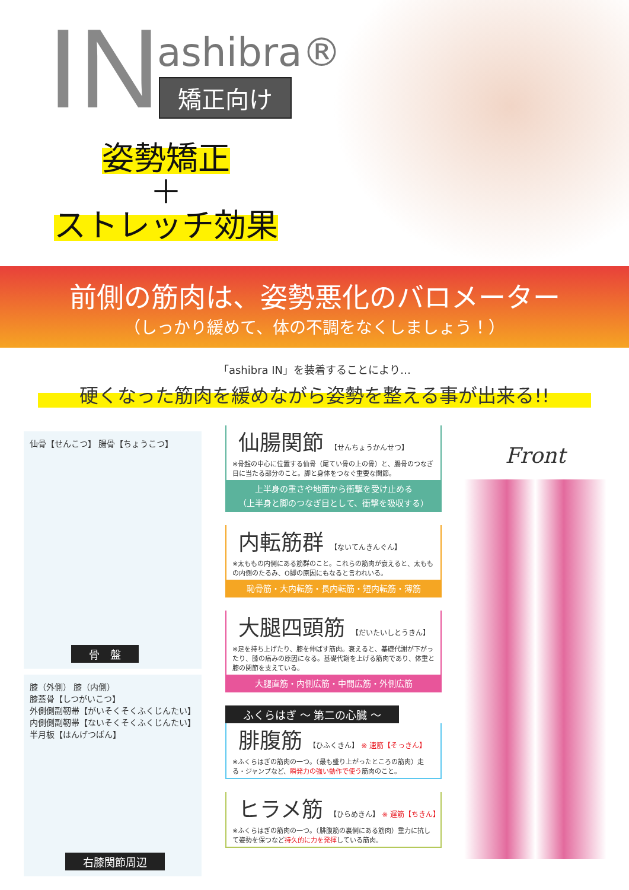IN ashibra®
矯正向け
姿勢矯正
＋
ストレッチ効果
前側の筋肉は、姿勢悪化のバロメーター
（しっかり緩めて、体の不調をなくしましょう！）
「ashibra IN」を装着することにより…
硬くなった筋肉を緩めながら姿勢を整える事が出来る!!
仙骨【せんこつ】 腸骨【ちょうこつ】
骨　盤
膝（外側） 膝（内側）
膝蓋骨【しつがいこつ】
外側側副靭帯【がいそくそくふくじんたい】
内側側副靭帯【ないそくそくふくじんたい】
半月板【はんげつばん】
右膝関節周辺
仙腸関節 【せんちょうかんせつ】
※骨盤の中心に位置する仙骨（尾てい骨の上の骨）と、腸骨のつなぎ目に当たる部分のこと。脚と身体をつなぐ重要な関節。
上半身の重さや地面から衝撃を受け止める
（上半身と脚のつなぎ目として、衝撃を吸収する）
内転筋群 【ないてんきんぐん】
※太ももの内側にある筋群のこと。これらの筋肉が衰えると、太ももの内側のたるみ、O脚の原因にもなると言われいる。
恥骨筋・大内転筋・長内転筋・短内転筋・薄筋
大腿四頭筋 【だいたいしとうきん】
※足を持ち上げたり、膝を伸ばす筋肉。衰えると、基礎代謝が下がったり、膝の痛みの原因になる。基礎代謝を上げる筋肉であり、体重と膝の関節を支えている。
大腿直筋・内側広筋・中間広筋・外側広筋
ふくらはぎ ～ 第二の心臓 ～
腓腹筋 【ひふくきん】 ※ 速筋【そっきん】
※ふくらはぎの筋肉の一つ。（最も盛り上がったところの筋肉）走る・ジャンプなど、瞬発力の強い動作で使う筋肉のこと。
ヒラメ筋 【ひらめきん】 ※ 遅筋【ちきん】
※ふくらはぎの筋肉の一つ。（腓腹筋の裏側にある筋肉）重力に抗して姿勢を保つなど持久的に力を発揮している筋肉。
Front